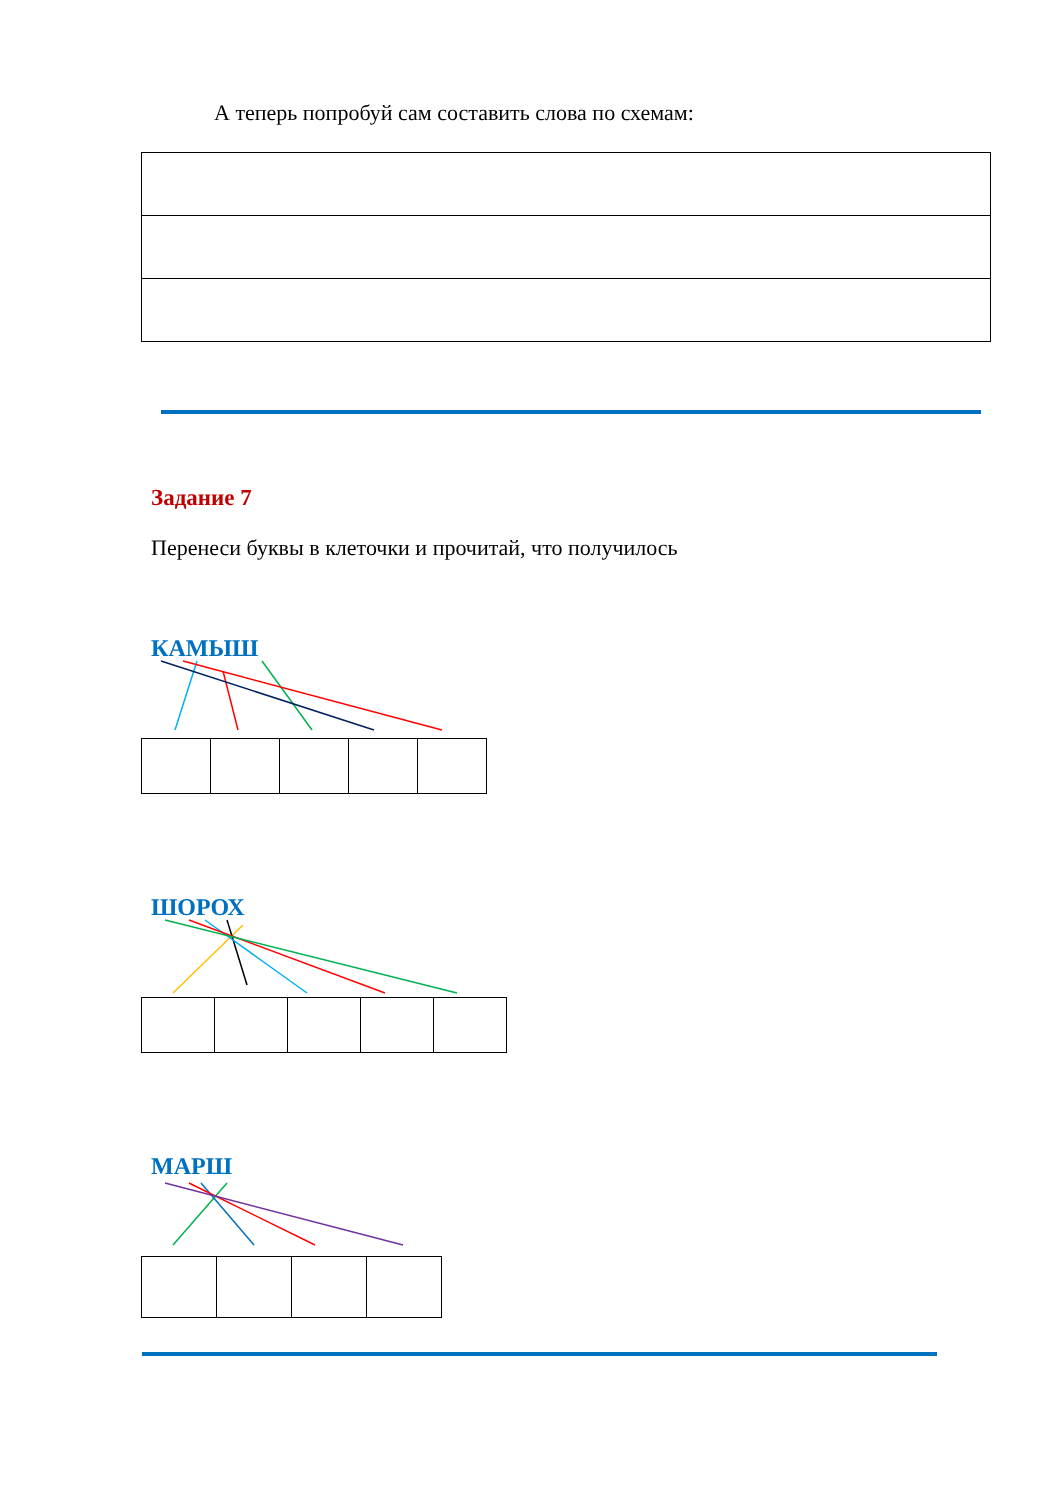А теперь попробуй сам составить слова по схемам:
Задание 7
Перенеси буквы в клеточки и прочитай, что получилось
КАМЫШ
ШОРОХ
МАРШ